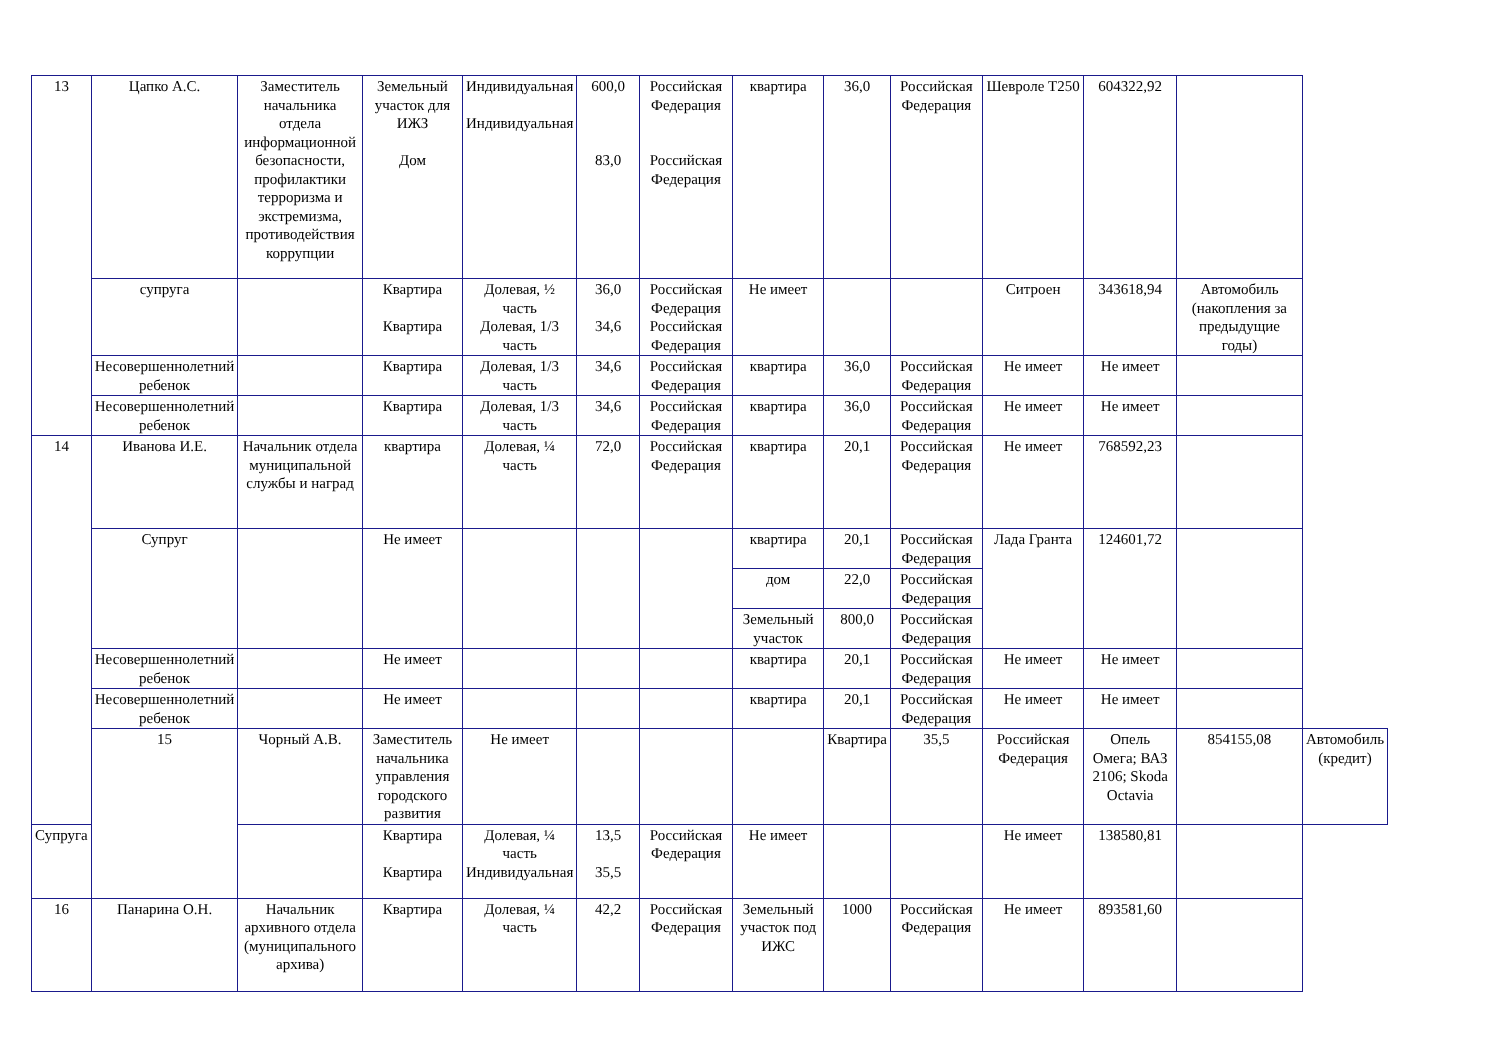| 13 | Цапко А.С. | Заместитель начальника отдела информационной безопасности, профилактики терроризма и экстремизма, противодействия коррупции | Земельный участок для ИЖЗ Дом | Индивидуальная Индивидуальная | 600,0 83,0 | Российская Федерация Российская Федерация | квартира | 36,0 | Российская Федерация | Шевроле Т250 | 604322,92 | | |
| | супруга | | Квартира Квартира | Долевая, ½ часть Долевая, 1/3 часть | 36,0 34,6 | Российская Федерация Российская Федерация | Не имеет | | | Ситроен | 343618,94 | Автомобиль (накопления за предыдущие годы) | |
| | Несовершеннолетний ребенок | | Квартира | Долевая, 1/3 часть | 34,6 | Российская Федерация | квартира | 36,0 | Российская Федерация | Не имеет | Не имеет | | |
| | Несовершеннолетний ребенок | | Квартира | Долевая, 1/3 часть | 34,6 | Российская Федерация | квартира | 36,0 | Российская Федерация | Не имеет | Не имеет | | |
| 14 | Иванова И.Е. | Начальник отдела муниципальной службы и наград | квартира | Долевая, ¼ часть | 72,0 | Российская Федерация | квартира | 20,1 | Российская Федерация | Не имеет | 768592,23 | | |
| | Супруг | | Не имеет | | | | квартира | 20,1 | Российская Федерация | Лада Гранта | 124601,72 | | |
| | | | | | | | дом | 22,0 | Российская Федерация | | | | |
| | | | | | | | Земельный участок | 800,0 | Российская Федерация | | | | |
| | Несовершеннолетний ребенок | | Не имеет | | | | квартира | 20,1 | Российская Федерация | Не имеет | Не имеет | | |
| | Несовершеннолетний ребенок | | Не имеет | | | | квартира | 20,1 | Российская Федерация | Не имеет | Не имеет | | |
| | 15 | Чорный А.В. | Заместитель начальника управления городского развития | Не имеет | | | | Квартира | 35,5 | Российская Федерация | Опель Омега; ВАЗ 2106; Skoda Octavia | 854155,08 | Автомобиль (кредит) |
| Супруга | | | Квартира Квартира | Долевая, ¼ часть Индивидуальная | 13,5 35,5 | Российская Федерация | Не имеет | | | Не имеет | 138580,81 | | |
| 16 | Панарина О.Н. | Начальник архивного отдела (муниципального архива) | Квартира | Долевая, ¼ часть | 42,2 | Российская Федерация | Земельный участок под ИЖС | 1000 | Российская Федерация | Не имеет | 893581,60 | | |